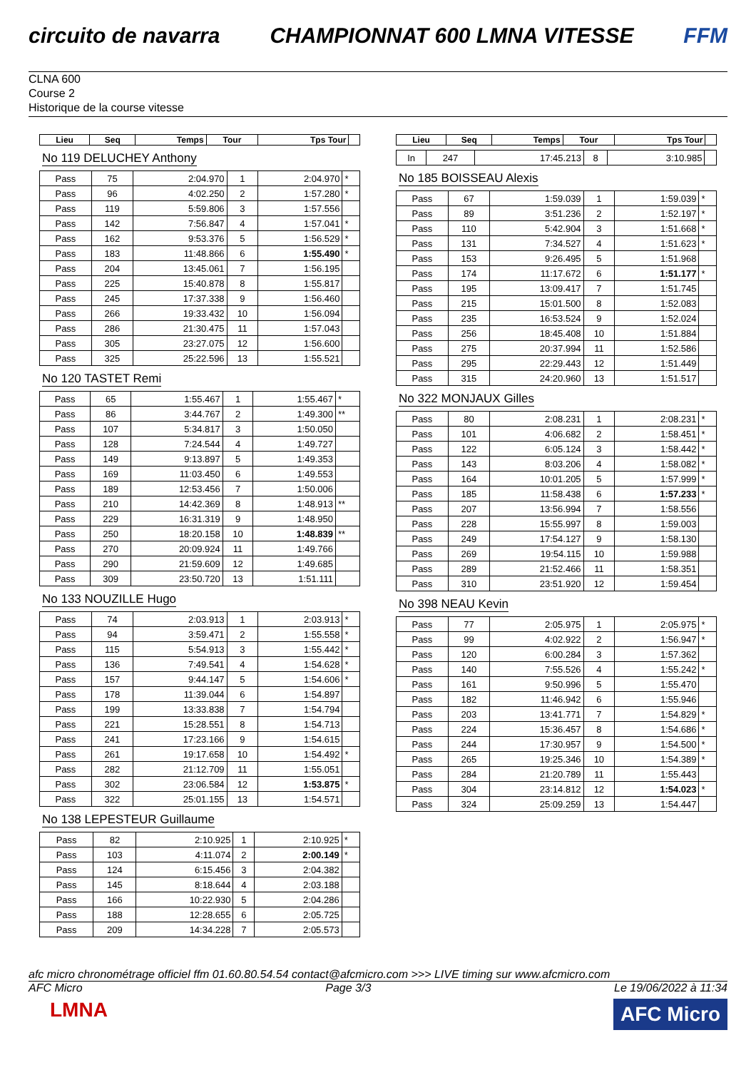circuito de navarra CHAMPIONNAT 600 LMNA VITESSE FFM
CLNA 600
Course 2
Historique de la course vitesse
| Lieu | Seq | Temps | Tour | Tps Tour | |
| --- | --- | --- | --- | --- | --- |
No 119 DELUCHEY Anthony
| Pass | 75 | 2:04.970 | 1 | 2:04.970 | * |
| Pass | 96 | 4:02.250 | 2 | 1:57.280 | * |
| Pass | 119 | 5:59.806 | 3 | 1:57.556 | |
| Pass | 142 | 7:56.847 | 4 | 1:57.041 | * |
| Pass | 162 | 9:53.376 | 5 | 1:56.529 | * |
| Pass | 183 | 11:48.866 | 6 | 1:55.490 | * |
| Pass | 204 | 13:45.061 | 7 | 1:56.195 | |
| Pass | 225 | 15:40.878 | 8 | 1:55.817 | |
| Pass | 245 | 17:37.338 | 9 | 1:56.460 | |
| Pass | 266 | 19:33.432 | 10 | 1:56.094 | |
| Pass | 286 | 21:30.475 | 11 | 1:57.043 | |
| Pass | 305 | 23:27.075 | 12 | 1:56.600 | |
| Pass | 325 | 25:22.596 | 13 | 1:55.521 | |
No 120 TASTET Remi
| Pass | 65 | 1:55.467 | 1 | 1:55.467 | * |
| Pass | 86 | 3:44.767 | 2 | 1:49.300 | ** |
| Pass | 107 | 5:34.817 | 3 | 1:50.050 | |
| Pass | 128 | 7:24.544 | 4 | 1:49.727 | |
| Pass | 149 | 9:13.897 | 5 | 1:49.353 | |
| Pass | 169 | 11:03.450 | 6 | 1:49.553 | |
| Pass | 189 | 12:53.456 | 7 | 1:50.006 | |
| Pass | 210 | 14:42.369 | 8 | 1:48.913 | ** |
| Pass | 229 | 16:31.319 | 9 | 1:48.950 | |
| Pass | 250 | 18:20.158 | 10 | 1:48.839 | ** |
| Pass | 270 | 20:09.924 | 11 | 1:49.766 | |
| Pass | 290 | 21:59.609 | 12 | 1:49.685 | |
| Pass | 309 | 23:50.720 | 13 | 1:51.111 | |
No 133 NOUZILLE Hugo
| Pass | 74 | 2:03.913 | 1 | 2:03.913 | * |
| Pass | 94 | 3:59.471 | 2 | 1:55.558 | * |
| Pass | 115 | 5:54.913 | 3 | 1:55.442 | * |
| Pass | 136 | 7:49.541 | 4 | 1:54.628 | * |
| Pass | 157 | 9:44.147 | 5 | 1:54.606 | * |
| Pass | 178 | 11:39.044 | 6 | 1:54.897 | |
| Pass | 199 | 13:33.838 | 7 | 1:54.794 | |
| Pass | 221 | 15:28.551 | 8 | 1:54.713 | |
| Pass | 241 | 17:23.166 | 9 | 1:54.615 | |
| Pass | 261 | 19:17.658 | 10 | 1:54.492 | * |
| Pass | 282 | 21:12.709 | 11 | 1:55.051 | |
| Pass | 302 | 23:06.584 | 12 | 1:53.875 | * |
| Pass | 322 | 25:01.155 | 13 | 1:54.571 | |
No 138 LEPESTEUR Guillaume
| Pass | 82 | 2:10.925 | 1 | 2:10.925 | * |
| Pass | 103 | 4:11.074 | 2 | 2:00.149 | * |
| Pass | 124 | 6:15.456 | 3 | 2:04.382 | |
| Pass | 145 | 8:18.644 | 4 | 2:03.188 | |
| Pass | 166 | 10:22.930 | 5 | 2:04.286 | |
| Pass | 188 | 12:28.655 | 6 | 2:05.725 | |
| Pass | 209 | 14:34.228 | 7 | 2:05.573 | |
| Lieu | Seq | Temps | Tour | Tps Tour | |
| --- | --- | --- | --- | --- | --- |
| In | 247 | 17:45.213 | 8 | 3:10.985 | |
No 185 BOISSEAU Alexis
| Pass | 67 | 1:59.039 | 1 | 1:59.039 | * |
| Pass | 89 | 3:51.236 | 2 | 1:52.197 | * |
| Pass | 110 | 5:42.904 | 3 | 1:51.668 | * |
| Pass | 131 | 7:34.527 | 4 | 1:51.623 | * |
| Pass | 153 | 9:26.495 | 5 | 1:51.968 | |
| Pass | 174 | 11:17.672 | 6 | 1:51.177 | * |
| Pass | 195 | 13:09.417 | 7 | 1:51.745 | |
| Pass | 215 | 15:01.500 | 8 | 1:52.083 | |
| Pass | 235 | 16:53.524 | 9 | 1:52.024 | |
| Pass | 256 | 18:45.408 | 10 | 1:51.884 | |
| Pass | 275 | 20:37.994 | 11 | 1:52.586 | |
| Pass | 295 | 22:29.443 | 12 | 1:51.449 | |
| Pass | 315 | 24:20.960 | 13 | 1:51.517 | |
No 322 MONJAUX Gilles
| Pass | 80 | 2:08.231 | 1 | 2:08.231 | * |
| Pass | 101 | 4:06.682 | 2 | 1:58.451 | * |
| Pass | 122 | 6:05.124 | 3 | 1:58.442 | * |
| Pass | 143 | 8:03.206 | 4 | 1:58.082 | * |
| Pass | 164 | 10:01.205 | 5 | 1:57.999 | * |
| Pass | 185 | 11:58.438 | 6 | 1:57.233 | * |
| Pass | 207 | 13:56.994 | 7 | 1:58.556 | |
| Pass | 228 | 15:55.997 | 8 | 1:59.003 | |
| Pass | 249 | 17:54.127 | 9 | 1:58.130 | |
| Pass | 269 | 19:54.115 | 10 | 1:59.988 | |
| Pass | 289 | 21:52.466 | 11 | 1:58.351 | |
| Pass | 310 | 23:51.920 | 12 | 1:59.454 | |
No 398 NEAU Kevin
| Pass | 77 | 2:05.975 | 1 | 2:05.975 | * |
| Pass | 99 | 4:02.922 | 2 | 1:56.947 | * |
| Pass | 120 | 6:00.284 | 3 | 1:57.362 | |
| Pass | 140 | 7:55.526 | 4 | 1:55.242 | * |
| Pass | 161 | 9:50.996 | 5 | 1:55.470 | |
| Pass | 182 | 11:46.942 | 6 | 1:55.946 | |
| Pass | 203 | 13:41.771 | 7 | 1:54.829 | * |
| Pass | 224 | 15:36.457 | 8 | 1:54.686 | * |
| Pass | 244 | 17:30.957 | 9 | 1:54.500 | * |
| Pass | 265 | 19:25.346 | 10 | 1:54.389 | * |
| Pass | 284 | 21:20.789 | 11 | 1:55.443 | |
| Pass | 304 | 23:14.812 | 12 | 1:54.023 | * |
| Pass | 324 | 25:09.259 | 13 | 1:54.447 | |
afc micro chronométrage officiel ffm 01.60.80.54.54 contact@afcmicro.com >>> LIVE timing sur www.afcmicro.com
AFC Micro Page 3/3 Le 19/06/2022 à 11:34
LMNA
AFC Micro